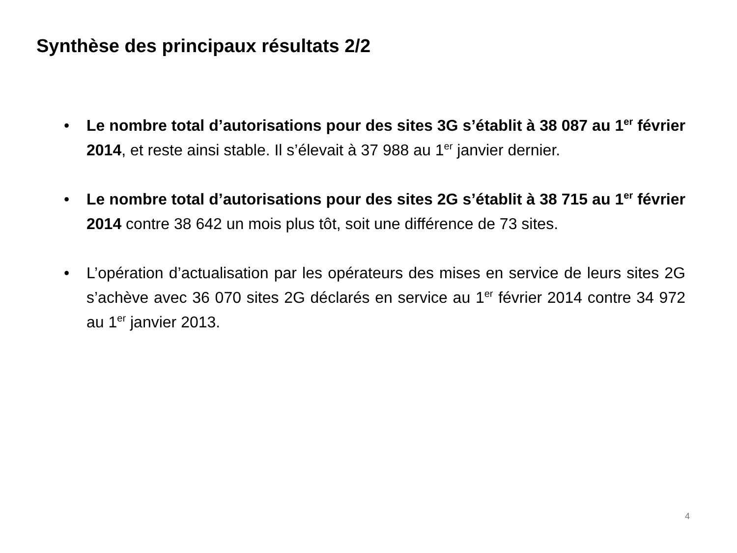Synthèse des principaux résultats 2/2
• Le nombre total d’autorisations pour des sites 3G s’établit à 38 087 au 1<sup>er</sup> février 2014, et reste ainsi stable. Il s’élevait à 37 988 au 1<sup>er</sup> janvier dernier.
• Le nombre total d’autorisations pour des sites 2G s’établit à 38 715 au 1<sup>er</sup> février 2014 contre 38 642 un mois plus tôt, soit une différence de 73 sites.
• L’opération d’actualisation par les opérateurs des mises en service de leurs sites 2G s’achève avec 36 070 sites 2G déclarés en service au 1<sup>er</sup> février 2014 contre 34 972 au 1<sup>er</sup> janvier 2013.
4